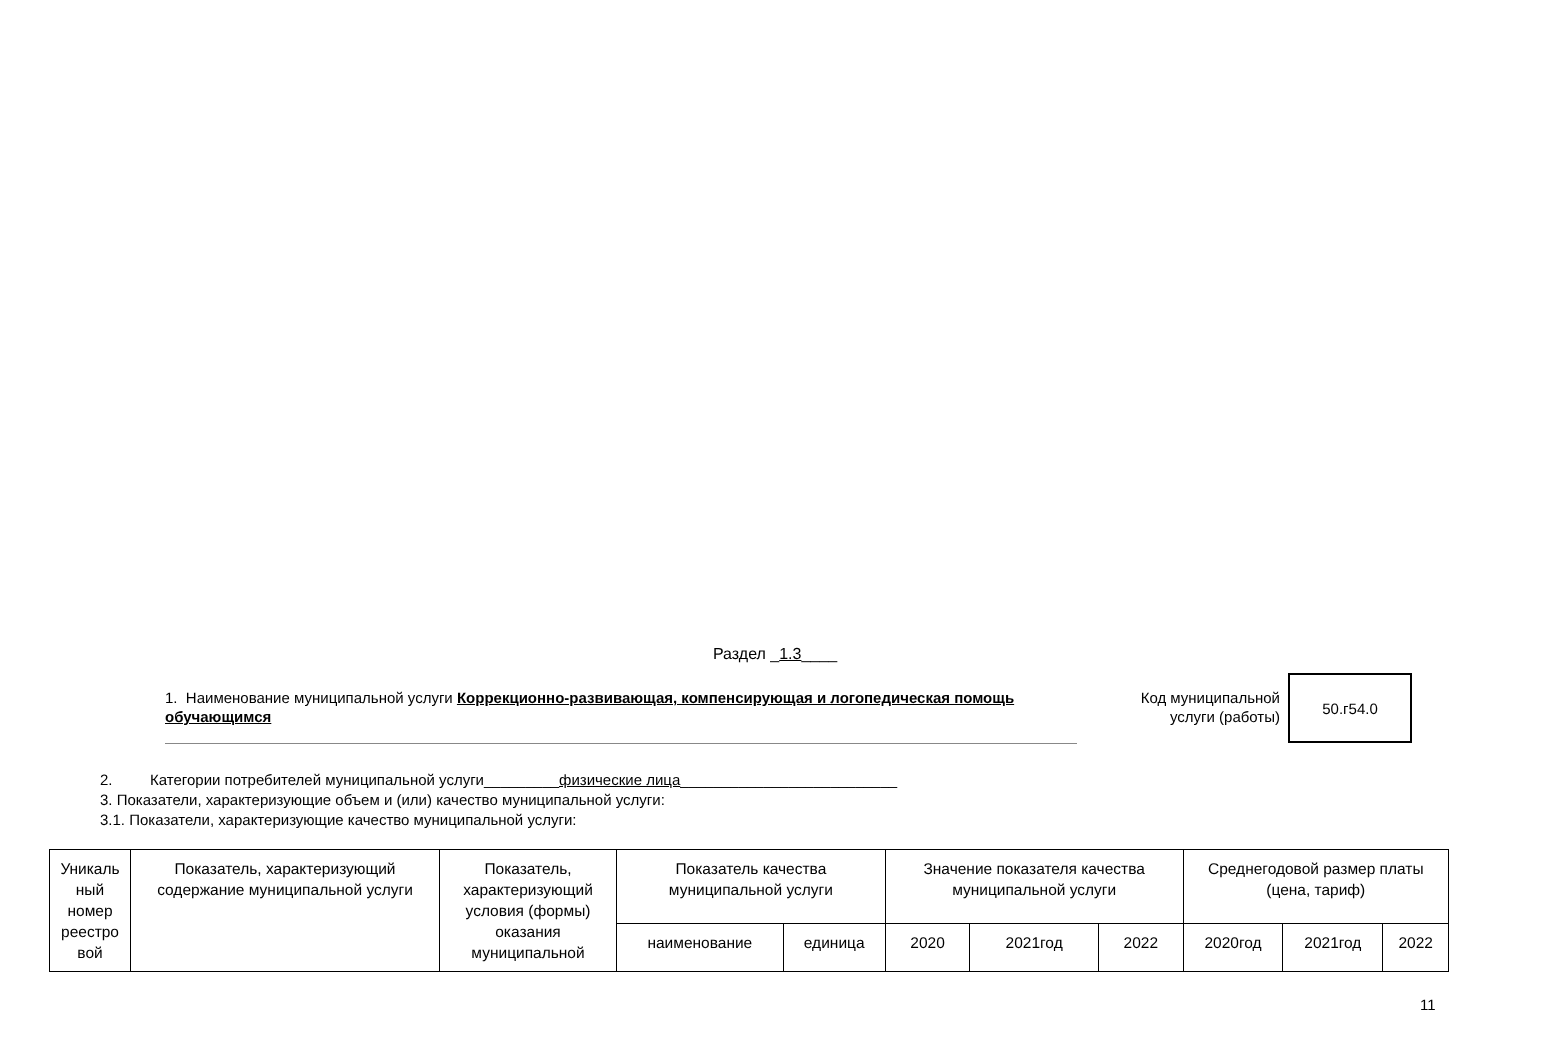Раздел _1.3____
1. Наименование муниципальной услуги Коррекционно-развивающая, компенсирующая и логопедическая помощь обучающимся
Код муниципальной услуги (работы)
50.г54.0
2. Категории потребителей муниципальной услуги_________физические лица__________________________
3. Показатели, характеризующие объем и (или) качество муниципальной услуги:
3.1. Показатели, характеризующие качество муниципальной услуги:
| Уникаль ный номер реестро вой | Показатель, характеризующий содержание муниципальной услуги | Показатель, характеризующий условия (формы) оказания муниципальной | Показатель качества муниципальной услуги | | Значение показателя качества муниципальной услуги | | | Среднегодовой размер платы (цена, тариф) | | |
| --- | --- | --- | --- | --- | --- | --- | --- | --- | --- | --- |
| | | | наименование | единица | 2020 | 2021год | 2022 | 2020год | 2021год | 2022 |
11